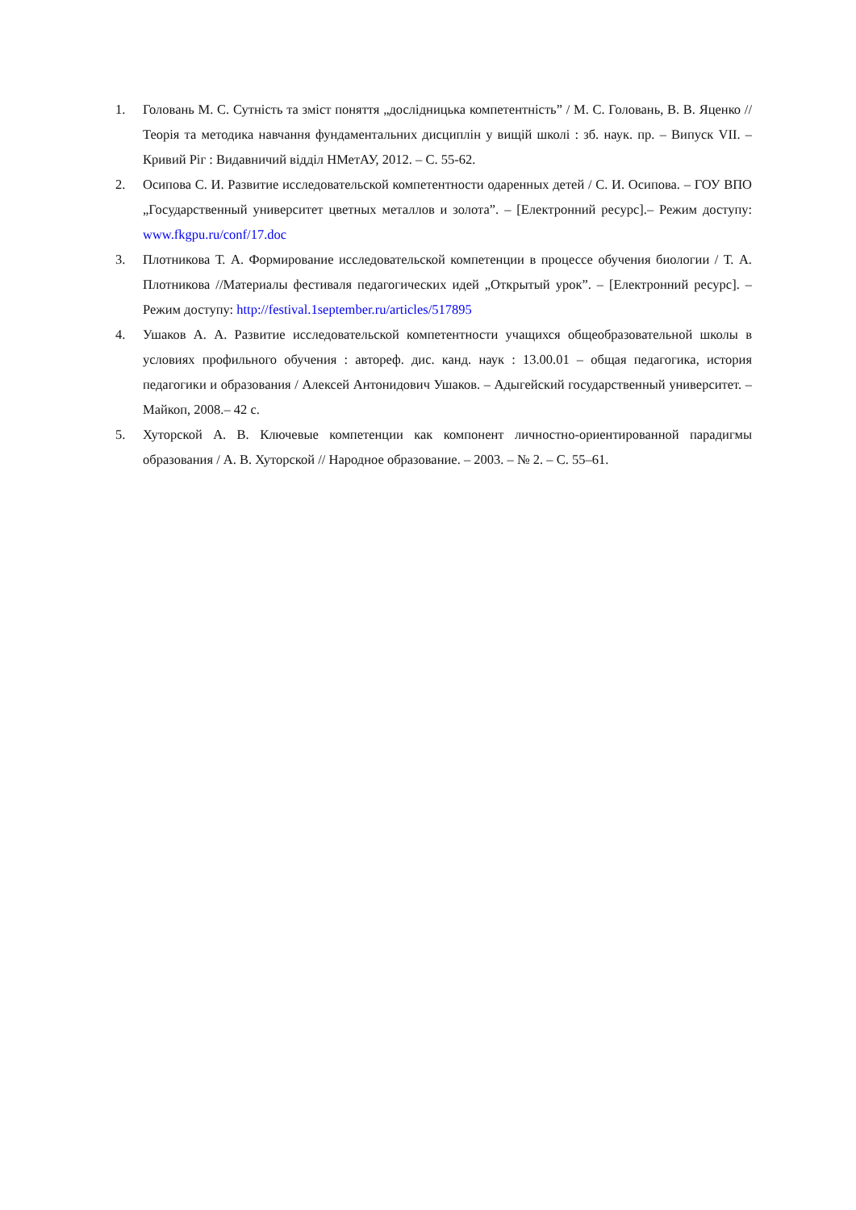1. Головань М. С. Сутність та зміст поняття „дослідницька компетентність” / М. С. Головань, В. В. Яценко // Теорія та методика навчання фундаментальних дисциплін у вищій школі : зб. наук. пр. – Випуск VII. – Кривий Ріг : Видавничий відділ НМетАУ, 2012. – С. 55-62.
2. Осипова С. И. Развитие исследовательской компетентности одаренных детей / С. И. Осипова. – ГОУ ВПО „Государственный университет цветных металлов и золота”. – [Електронний ресурс].– Режим доступу: www.fkgpu.ru/conf/17.doc
3. Плотникова Т. А. Формирование исследовательской компетенции в процессе обучения биологии / Т. А. Плотникова //Материалы фестиваля педагогических идей „Открытый урок”. – [Електронний ресурс]. – Режим доступу: http://festival.1september.ru/articles/517895
4. Ушаков А. А. Развитие исследовательской компетентности учащихся общеобразовательной школы в условиях профильного обучения : автореф. дис. канд. наук : 13.00.01 – общая педагогика, история педагогики и образования / Алексей Антонидович Ушаков. – Адыгейский государственный университет. – Майкоп, 2008.– 42 с.
5. Хуторской А. В. Ключевые компетенции как компонент личностно-ориентированной парадигмы образования / А. В. Хуторской // Народное образование. – 2003. – № 2. – С. 55–61.